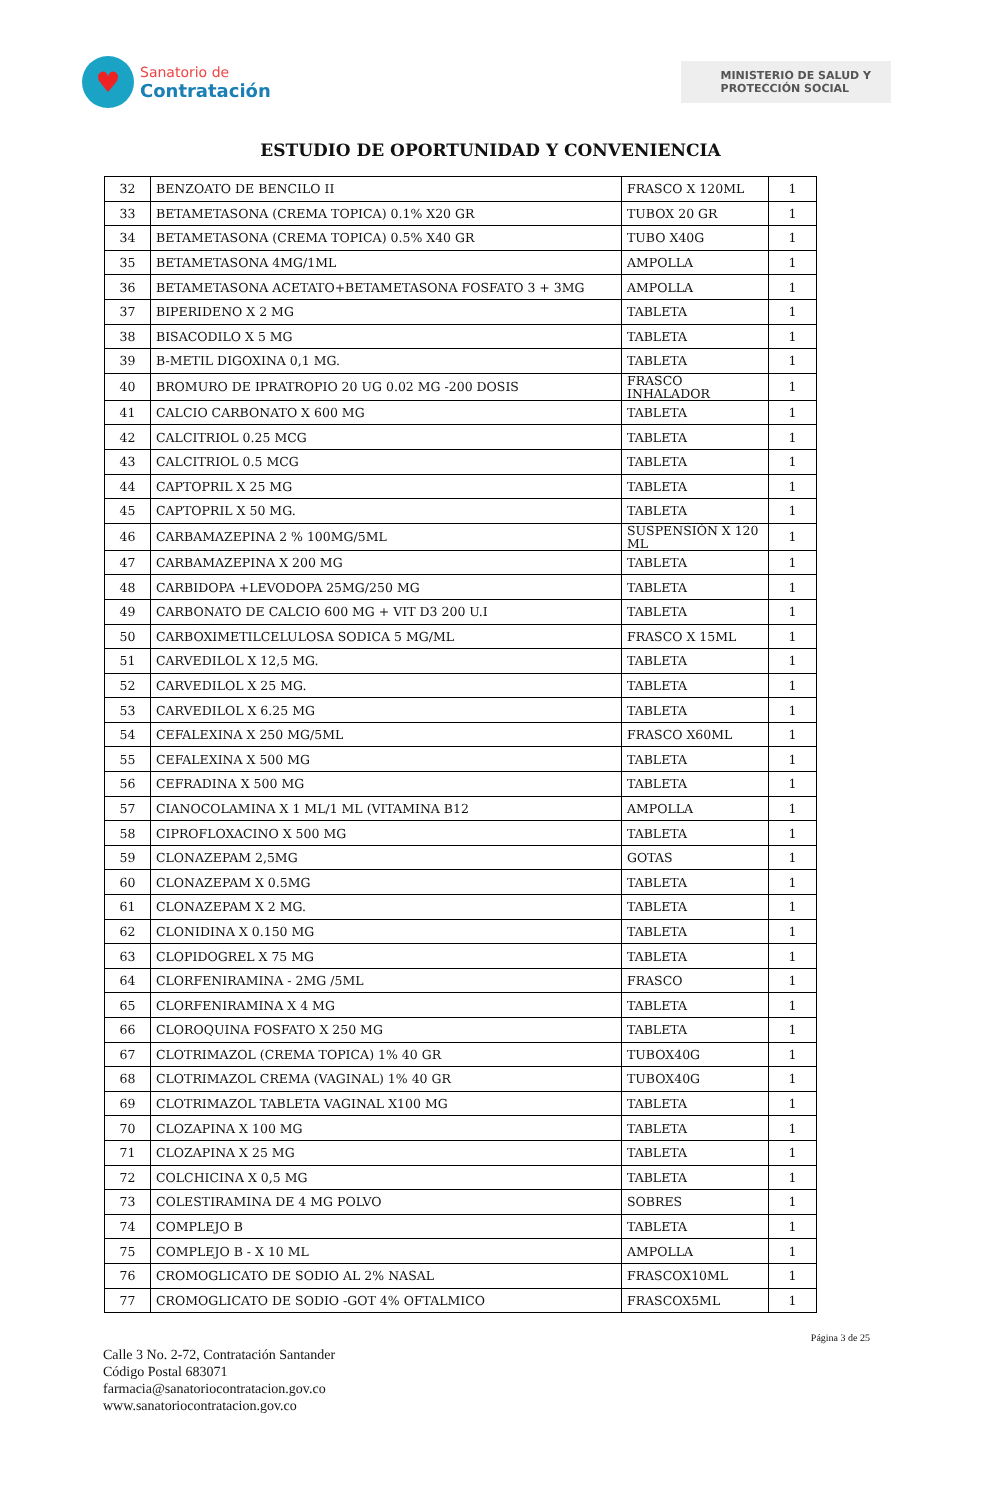♥
Sanatorio de
Contratación
MINISTERIO DE SALUD Y
PROTECCIÓN SOCIAL
ESTUDIO DE OPORTUNIDAD Y CONVENIENCIA
| 32 | BENZOATO DE BENCILO II | FRASCO X 120ML | 1 |
| 33 | BETAMETASONA (CREMA TOPICA) 0.1% X20 GR | TUBOX 20 GR | 1 |
| 34 | BETAMETASONA (CREMA TOPICA) 0.5% X40 GR | TUBO X40G | 1 |
| 35 | BETAMETASONA 4MG/1ML | AMPOLLA | 1 |
| 36 | BETAMETASONA ACETATO+BETAMETASONA FOSFATO 3 + 3MG | AMPOLLA | 1 |
| 37 | BIPERIDENO X 2 MG | TABLETA | 1 |
| 38 | BISACODILO X 5 MG | TABLETA | 1 |
| 39 | B-METIL DIGOXINA 0,1 MG. | TABLETA | 1 |
| 40 | BROMURO DE IPRATROPIO 20 UG 0.02 MG -200 DOSIS | FRASCO INHALADOR | 1 |
| 41 | CALCIO CARBONATO X 600 MG | TABLETA | 1 |
| 42 | CALCITRIOL 0.25 MCG | TABLETA | 1 |
| 43 | CALCITRIOL 0.5 MCG | TABLETA | 1 |
| 44 | CAPTOPRIL X 25 MG | TABLETA | 1 |
| 45 | CAPTOPRIL X 50 MG. | TABLETA | 1 |
| 46 | CARBAMAZEPINA 2 % 100MG/5ML | SUSPENSIÓN X 120 ML | 1 |
| 47 | CARBAMAZEPINA X 200 MG | TABLETA | 1 |
| 48 | CARBIDOPA +LEVODOPA 25MG/250 MG | TABLETA | 1 |
| 49 | CARBONATO DE CALCIO 600 MG + VIT D3 200 U.I | TABLETA | 1 |
| 50 | CARBOXIMETILCELULOSA SODICA 5 MG/ML | FRASCO X 15ML | 1 |
| 51 | CARVEDILOL X 12,5 MG. | TABLETA | 1 |
| 52 | CARVEDILOL X 25 MG. | TABLETA | 1 |
| 53 | CARVEDILOL X 6.25 MG | TABLETA | 1 |
| 54 | CEFALEXINA X 250 MG/5ML | FRASCO X60ML | 1 |
| 55 | CEFALEXINA X 500 MG | TABLETA | 1 |
| 56 | CEFRADINA X 500 MG | TABLETA | 1 |
| 57 | CIANOCOLAMINA X 1 ML/1 ML (VITAMINA B12 | AMPOLLA | 1 |
| 58 | CIPROFLOXACINO X 500 MG | TABLETA | 1 |
| 59 | CLONAZEPAM 2,5MG | GOTAS | 1 |
| 60 | CLONAZEPAM X 0.5MG | TABLETA | 1 |
| 61 | CLONAZEPAM X 2 MG. | TABLETA | 1 |
| 62 | CLONIDINA X 0.150 MG | TABLETA | 1 |
| 63 | CLOPIDOGREL X 75 MG | TABLETA | 1 |
| 64 | CLORFENIRAMINA - 2MG /5ML | FRASCO | 1 |
| 65 | CLORFENIRAMINA X 4 MG | TABLETA | 1 |
| 66 | CLOROQUINA FOSFATO X 250 MG | TABLETA | 1 |
| 67 | CLOTRIMAZOL (CREMA TOPICA) 1% 40 GR | TUBOX40G | 1 |
| 68 | CLOTRIMAZOL CREMA (VAGINAL) 1% 40 GR | TUBOX40G | 1 |
| 69 | CLOTRIMAZOL TABLETA VAGINAL X100 MG | TABLETA | 1 |
| 70 | CLOZAPINA X 100 MG | TABLETA | 1 |
| 71 | CLOZAPINA X 25 MG | TABLETA | 1 |
| 72 | COLCHICINA X 0,5 MG | TABLETA | 1 |
| 73 | COLESTIRAMINA DE 4 MG POLVO | SOBRES | 1 |
| 74 | COMPLEJO B | TABLETA | 1 |
| 75 | COMPLEJO B - X 10 ML | AMPOLLA | 1 |
| 76 | CROMOGLICATO DE SODIO AL 2% NASAL | FRASCOX10ML | 1 |
| 77 | CROMOGLICATO DE SODIO -GOT 4% OFTALMICO | FRASCOX5ML | 1 |
Página 3 de 25
Calle 3 No. 2-72, Contratación Santander
Código Postal 683071
farmacia@sanatoriocontratacion.gov.co
www.sanatoriocontratacion.gov.co